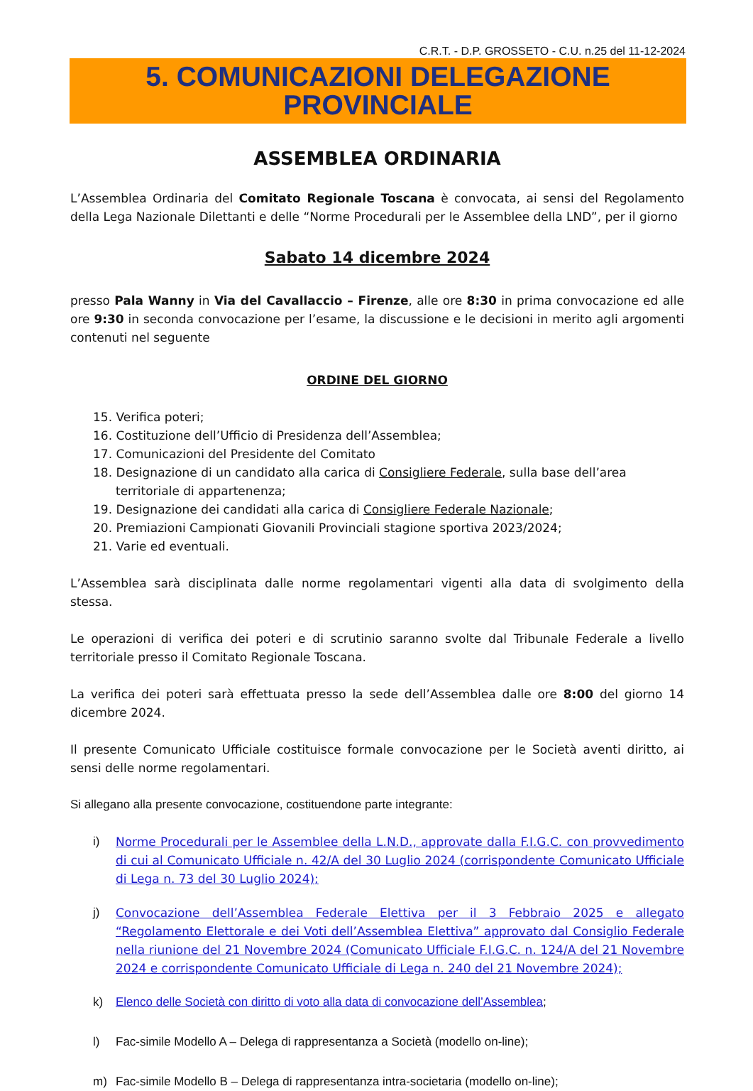C.R.T. - D.P. GROSSETO - C.U. n.25 del 11-12-2024
5. COMUNICAZIONI DELEGAZIONE PROVINCIALE
ASSEMBLEA ORDINARIA
L’Assemblea Ordinaria del Comitato Regionale Toscana è convocata, ai sensi del Regolamento della Lega Nazionale Dilettanti e delle “Norme Procedurali per le Assemblee della LND”, per il giorno
Sabato 14 dicembre 2024
presso Pala Wanny in Via del Cavallaccio – Firenze, alle ore 8:30 in prima convocazione ed alle ore 9:30 in seconda convocazione per l’esame, la discussione e le decisioni in merito agli argomenti contenuti nel seguente
ORDINE DEL GIORNO
15. Verifica poteri;
16. Costituzione dell’Ufficio di Presidenza dell’Assemblea;
17. Comunicazioni del Presidente del Comitato
18. Designazione di un candidato alla carica di Consigliere Federale, sulla base dell’area territoriale di appartenenza;
19. Designazione dei candidati alla carica di Consigliere Federale Nazionale;
20. Premiazioni Campionati Giovanili Provinciali stagione sportiva 2023/2024;
21. Varie ed eventuali.
L’Assemblea sarà disciplinata dalle norme regolamentari vigenti alla data di svolgimento della stessa.
Le operazioni di verifica dei poteri e di scrutinio saranno svolte dal Tribunale Federale a livello territoriale presso il Comitato Regionale Toscana.
La verifica dei poteri sarà effettuata presso la sede dell’Assemblea dalle ore 8:00 del giorno 14 dicembre 2024.
Il presente Comunicato Ufficiale costituisce formale convocazione per le Società aventi diritto, ai sensi delle norme regolamentari.
Si allegano alla presente convocazione, costituendone parte integrante:
i) Norme Procedurali per le Assemblee della L.N.D., approvate dalla F.I.G.C. con provvedimento di cui al Comunicato Ufficiale n. 42/A del 30 Luglio 2024 (corrispondente Comunicato Ufficiale di Lega n. 73 del 30 Luglio 2024);
j) Convocazione dell’Assemblea Federale Elettiva per il 3 Febbraio 2025 e allegato “Regolamento Elettorale e dei Voti dell’Assemblea Elettiva” approvato dal Consiglio Federale nella riunione del 21 Novembre 2024 (Comunicato Ufficiale F.I.G.C. n. 124/A del 21 Novembre 2024 e corrispondente Comunicato Ufficiale di Lega n. 240 del 21 Novembre 2024);
k) Elenco delle Società con diritto di voto alla data di convocazione dell’Assemblea;
l) Fac-simile Modello A – Delega di rappresentanza a Società (modello on-line);
m) Fac-simile Modello B – Delega di rappresentanza intra-societaria (modello on-line);